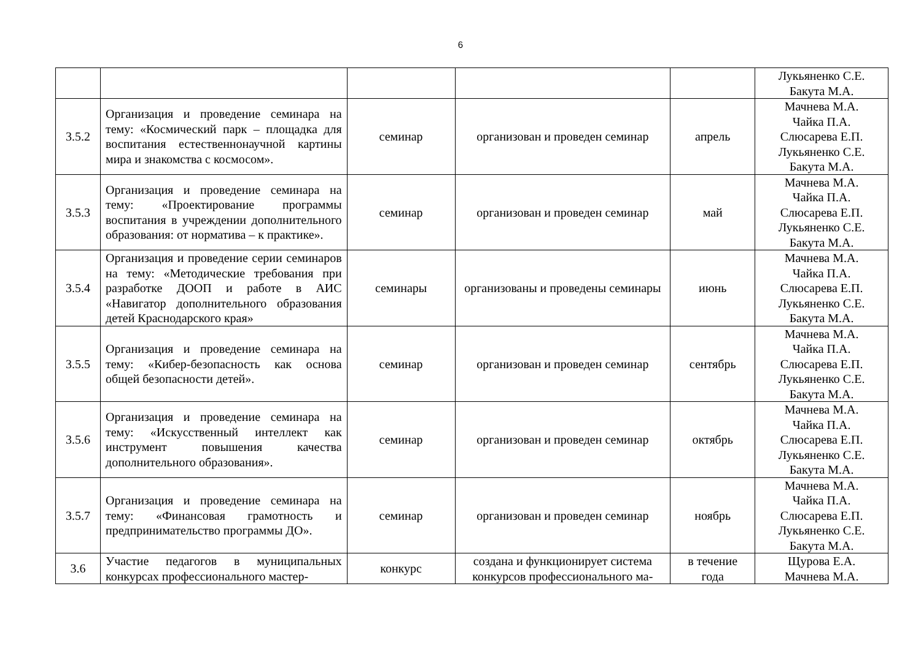6
| | | | | | Лукьяненко С.Е. Бакута М.А. |
| 3.5.2 | Организация и проведение семинара на тему: «Космический парк – площадка для воспитания естественнонаучной картины мира и знакомства с космосом». | семинар | организован и проведен семинар | апрель | Мачнева М.А. Чайка П.А. Слюсарева Е.П. Лукьяненко С.Е. Бакута М.А. |
| 3.5.3 | Организация и проведение семинара на тему: «Проектирование программы воспитания в учреждении дополнительного образования: от норматива – к практике». | семинар | организован и проведен семинар | май | Мачнева М.А. Чайка П.А. Слюсарева Е.П. Лукьяненко С.Е. Бакута М.А. |
| 3.5.4 | Организация и проведение серии семинаров на тему: «Методические требования при разработке ДООП и работе в АИС «Навигатор дополнительного образования детей Краснодарского края» | семинары | организованы и проведены семинары | июнь | Мачнева М.А. Чайка П.А. Слюсарева Е.П. Лукьяненко С.Е. Бакута М.А. |
| 3.5.5 | Организация и проведение семинара на тему: «Кибер-безопасность как основа общей безопасности детей». | семинар | организован и проведен семинар | сентябрь | Мачнева М.А. Чайка П.А. Слюсарева Е.П. Лукьяненко С.Е. Бакута М.А. |
| 3.5.6 | Организация и проведение семинара на тему: «Искусственный интеллект как инструмент повышения качества дополнительного образования». | семинар | организован и проведен семинар | октябрь | Мачнева М.А. Чайка П.А. Слюсарева Е.П. Лукьяненко С.Е. Бакута М.А. |
| 3.5.7 | Организация и проведение семинара на тему: «Финансовая грамотность и предпринимательство программы ДО». | семинар | организован и проведен семинар | ноябрь | Мачнева М.А. Чайка П.А. Слюсарева Е.П. Лукьяненко С.Е. Бакута М.А. |
| 3.6 | Участие педагогов в муниципальных конкурсах профессионального мастер- | конкурс | создана и функционирует система конкурсов профессионального ма- | в течение года | Щурова Е.А. Мачнева М.А. |